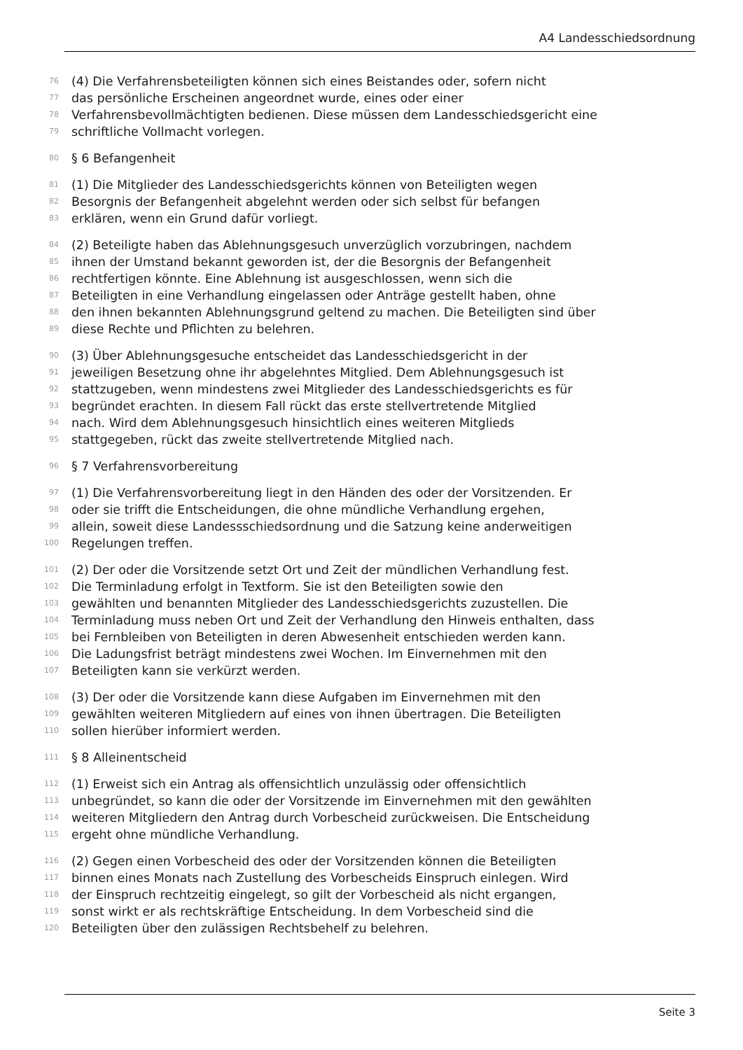A4 Landesschiedsordnung
76 (4) Die Verfahrensbeteiligten können sich eines Beistandes oder, sofern nicht
77 das persönliche Erscheinen angeordnet wurde, eines oder einer
78 Verfahrensbevollmächtigten bedienen. Diese müssen dem Landesschiedsgericht eine
79 schriftliche Vollmacht vorlegen.
80 § 6 Befangenheit
81 (1) Die Mitglieder des Landesschiedsgerichts können von Beteiligten wegen
82 Besorgnis der Befangenheit abgelehnt werden oder sich selbst für befangen
83 erklären, wenn ein Grund dafür vorliegt.
84 (2) Beteiligte haben das Ablehnungsgesuch unverzüglich vorzubringen, nachdem
85 ihnen der Umstand bekannt geworden ist, der die Besorgnis der Befangenheit
86 rechtfertigen könnte. Eine Ablehnung ist ausgeschlossen, wenn sich die
87 Beteiligten in eine Verhandlung eingelassen oder Anträge gestellt haben, ohne
88 den ihnen bekannten Ablehnungsgrund geltend zu machen. Die Beteiligten sind über
89 diese Rechte und Pflichten zu belehren.
90 (3) Über Ablehnungsgesuche entscheidet das Landesschiedsgericht in der
91 jeweiligen Besetzung ohne ihr abgelehntes Mitglied. Dem Ablehnungsgesuch ist
92 stattzugeben, wenn mindestens zwei Mitglieder des Landesschiedsgerichts es für
93 begründet erachten. In diesem Fall rückt das erste stellvertretende Mitglied
94 nach. Wird dem Ablehnungsgesuch hinsichtlich eines weiteren Mitglieds
95 stattgegeben, rückt das zweite stellvertretende Mitglied nach.
96 § 7 Verfahrensvorbereitung
97 (1) Die Verfahrensvorbereitung liegt in den Händen des oder der Vorsitzenden. Er
98 oder sie trifft die Entscheidungen, die ohne mündliche Verhandlung ergehen,
99 allein, soweit diese Landessschiedsordnung und die Satzung keine anderweitigen
100 Regelungen treffen.
101 (2) Der oder die Vorsitzende setzt Ort und Zeit der mündlichen Verhandlung fest.
102 Die Terminladung erfolgt in Textform. Sie ist den Beteiligten sowie den
103 gewählten und benannten Mitglieder des Landesschiedsgerichts zuzustellen. Die
104 Terminladung muss neben Ort und Zeit der Verhandlung den Hinweis enthalten, dass
105 bei Fernbleiben von Beteiligten in deren Abwesenheit entschieden werden kann.
106 Die Ladungsfrist beträgt mindestens zwei Wochen. Im Einvernehmen mit den
107 Beteiligten kann sie verkürzt werden.
108 (3) Der oder die Vorsitzende kann diese Aufgaben im Einvernehmen mit den
109 gewählten weiteren Mitgliedern auf eines von ihnen übertragen. Die Beteiligten
110 sollen hierüber informiert werden.
111 § 8 Alleinentscheid
112 (1) Erweist sich ein Antrag als offensichtlich unzulässig oder offensichtlich
113 unbegründet, so kann die oder der Vorsitzende im Einvernehmen mit den gewählten
114 weiteren Mitgliedern den Antrag durch Vorbescheid zurückweisen. Die Entscheidung
115 ergeht ohne mündliche Verhandlung.
116 (2) Gegen einen Vorbescheid des oder der Vorsitzenden können die Beteiligten
117 binnen eines Monats nach Zustellung des Vorbescheids Einspruch einlegen. Wird
118 der Einspruch rechtzeitig eingelegt, so gilt der Vorbescheid als nicht ergangen,
119 sonst wirkt er als rechtskräftige Entscheidung. In dem Vorbescheid sind die
120 Beteiligten über den zulässigen Rechtsbehelf zu belehren.
Seite 3